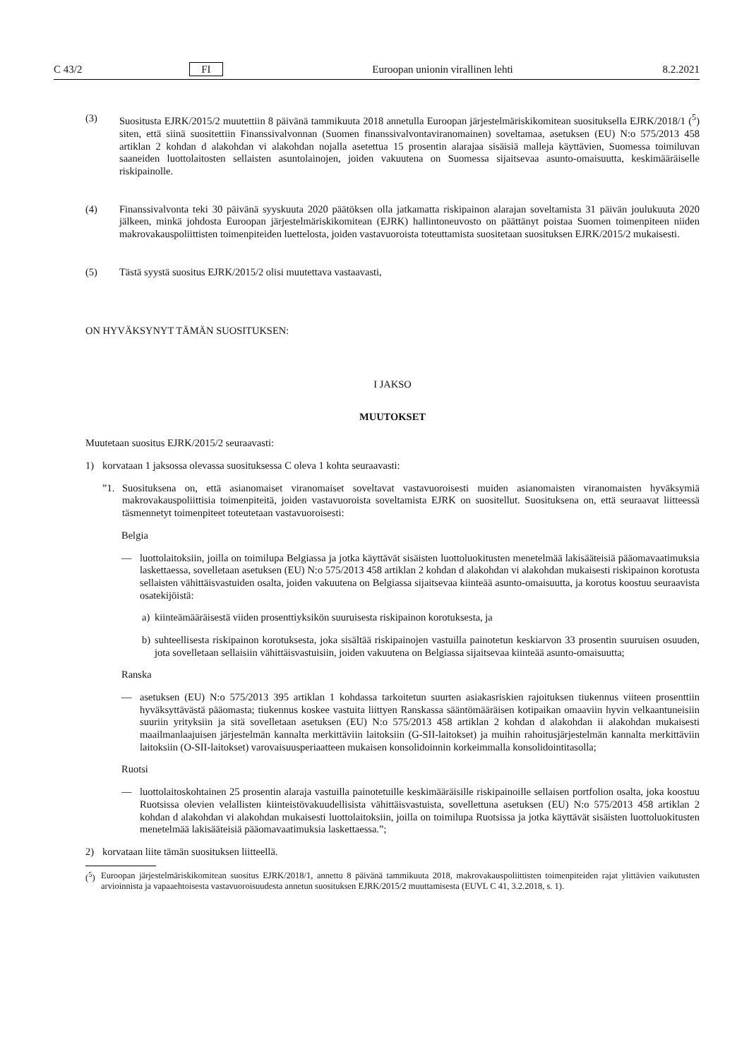C 43/2 FI Euroopan unionin virallinen lehti 8.2.2021
(3) Suositusta EJRK/2015/2 muutettiin 8 päivänä tammikuuta 2018 annetulla Euroopan järjestelmäriskikomitean suosituksella EJRK/2018/1 (<sup>5</sup>) siten, että siinä suositettiin Finanssivalvonnan (Suomen finanssivalvontaviranomainen) soveltamaa, asetuksen (EU) N:o 575/2013 458 artiklan 2 kohdan d alakohdan vi alakohdan nojalla asetettua 15 prosentin alarajaa sisäisiä malleja käyttävien, Suomessa toimiluvan saaneiden luottolaitosten sellaisten asuntolainojen, joiden vakuutena on Suomessa sijaitsevaa asunto-omaisuutta, keskimääräiselle riskipainolle.
(4) Finanssivalvonta teki 30 päivänä syyskuuta 2020 päätöksen olla jatkamatta riskipainon alarajan soveltamista 31 päivän joulukuuta 2020 jälkeen, minkä johdosta Euroopan järjestelmäriskikomitean (EJRK) hallintoneuvosto on päättänyt poistaa Suomen toimenpiteen niiden makrovakauspoliittisten toimenpiteiden luettelosta, joiden vastavuoroista toteuttamista suositetaan suosituksen EJRK/2015/2 mukaisesti.
(5) Tästä syystä suositus EJRK/2015/2 olisi muutettava vastaavasti,
ON HYVÄKSYNYT TÄMÄN SUOSITUKSEN:
I JAKSO
MUUTOKSET
Muutetaan suositus EJRK/2015/2 seuraavasti:
1) korvataan 1 jaksossa olevassa suosituksessa C oleva 1 kohta seuraavasti:
”1. Suosituksena on, että asianomaiset viranomaiset soveltavat vastavuoroisesti muiden asianomaisten viranomaisten hyväksymiä makrovakauspoliittisia toimenpiteitä, joiden vastavuoroista soveltamista EJRK on suositellut. Suosituksena on, että seuraavat liitteessä täsmennetyt toimenpiteet toteutetaan vastavuoroisesti:
Belgia
— luottolaitoksiin, joilla on toimilupa Belgiassa ja jotka käyttävät sisäisten luottoluokitusten menetelmää lakisääteisiä pääomavaatimuksia laskettaessa, sovelletaan asetuksen (EU) N:o 575/2013 458 artiklan 2 kohdan d alakohdan vi alakohdan mukaisesti riskipainon korotusta sellaisten vähittäisvastuiden osalta, joiden vakuutena on Belgiassa sijaitsevaa kiinteää asunto-omaisuutta, ja korotus koostuu seuraavista osatekijöistä:
a) kiinteämääräisestä viiden prosenttiyksikön suuruisesta riskipainon korotuksesta, ja
b) suhteellisesta riskipainon korotuksesta, joka sisältää riskipainojen vastuilla painotetun keskiarvon 33 prosentin suuruisen osuuden, jota sovelletaan sellaisiin vähittäisvastuisiin, joiden vakuutena on Belgiassa sijaitsevaa kiinteää asunto-omaisuutta;
Ranska
— asetuksen (EU) N:o 575/2013 395 artiklan 1 kohdassa tarkoitetun suurten asiakasriskien rajoituksen tiukennus viiteen prosenttiin hyväksyttävästä pääomasta; tiukennus koskee vastuita liittyen Ranskassa sääntömääräisen kotipaikan omaaviin hyvin velkaantuneisiin suuriin yrityksiin ja sitä sovelletaan asetuksen (EU) N:o 575/2013 458 artiklan 2 kohdan d alakohdan ii alakohdan mukaisesti maailmanlaajuisen järjestelmän kannalta merkittäviin laitoksiin (G-SII-laitokset) ja muihin rahoitusjärjestelmän kannalta merkittäviin laitoksiin (O-SII-laitokset) varovaisuusperiaatteen mukaisen konsolidoinnin korkeimmalla konsolidointitasolla;
Ruotsi
— luottolaitoskohtainen 25 prosentin alaraja vastuilla painotetuille keskimääräisille riskipainoille sellaisen portfolion osalta, joka koostuu Ruotsissa olevien velallisten kiinteistövakuudellisista vähittäisvastuista, sovellettuna asetuksen (EU) N:o 575/2013 458 artiklan 2 kohdan d alakohdan vi alakohdan mukaisesti luottolaitoksiin, joilla on toimilupa Ruotsissa ja jotka käyttävät sisäisten luottoluokitusten menetelmää lakisääteisiä pääomavaatimuksia laskettaessa.”;
2) korvataan liite tämän suosituksen liitteellä.
(<sup>5</sup>)
Euroopan järjestelmäriskikomitean suositus EJRK/2018/1, annettu 8 päivänä tammikuuta 2018, makrovakauspoliittisten toimenpiteiden rajat ylittävien vaikutusten arvioinnista ja vapaaehtoisesta vastavuoroisuudesta annetun suosituksen EJRK/2015/2 muuttamisesta (EUVL C 41, 3.2.2018, s. 1).